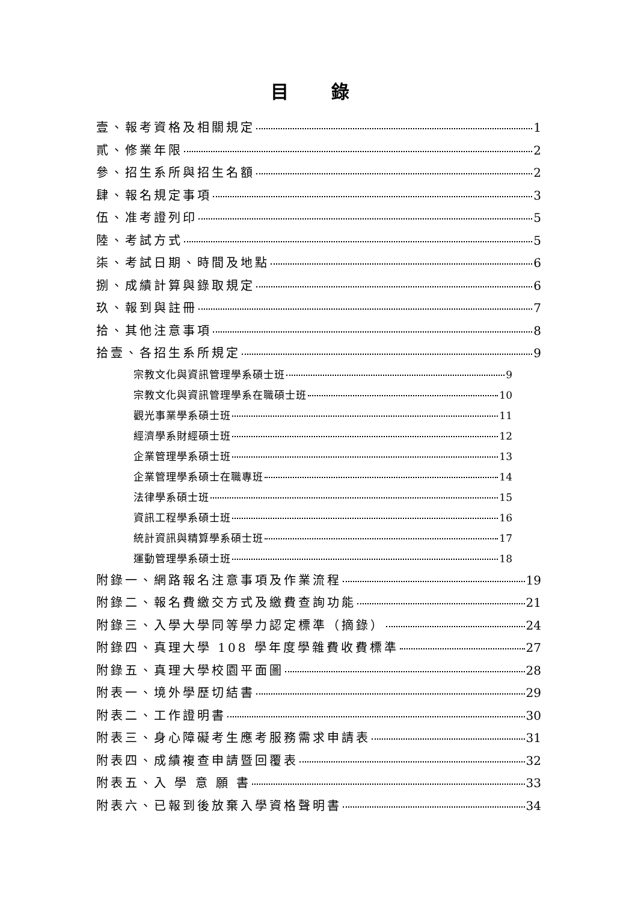目 錄
壹、報考資格及相關規定 1
貳、修業年限 2
參、招生系所與招生名額 2
肆、報名規定事項 3
伍、准考證列印 5
陸、考試方式 5
柒、考試日期、時間及地點 6
捌、成績計算與錄取規定 6
玖、報到與註冊 7
拾、其他注意事項 8
拾壹、各招生系所規定 9
宗教文化與資訊管理學系碩士班 9
宗教文化與資訊管理學系在職碩士班 10
觀光事業學系碩士班 11
經濟學系財經碩士班 12
企業管理學系碩士班 13
企業管理學系碩士在職專班 14
法律學系碩士班 15
資訊工程學系碩士班 16
統計資訊與精算學系碩士班 17
運動管理學系碩士班 18
附錄一、網路報名注意事項及作業流程 19
附錄二、報名費繳交方式及繳費查詢功能 21
附錄三、入學大學同等學力認定標準（摘錄） 24
附錄四、真理大學 108 學年度學雜費收費標準 27
附錄五、真理大學校園平面圖 28
附表一、境外學歷切結書 29
附表二、工作證明書 30
附表三、身心障礙考生應考服務需求申請表 31
附表四、成績複查申請暨回覆表 32
附表五、入 學 意 願 書 33
附表六、已報到後放棄入學資格聲明書 34